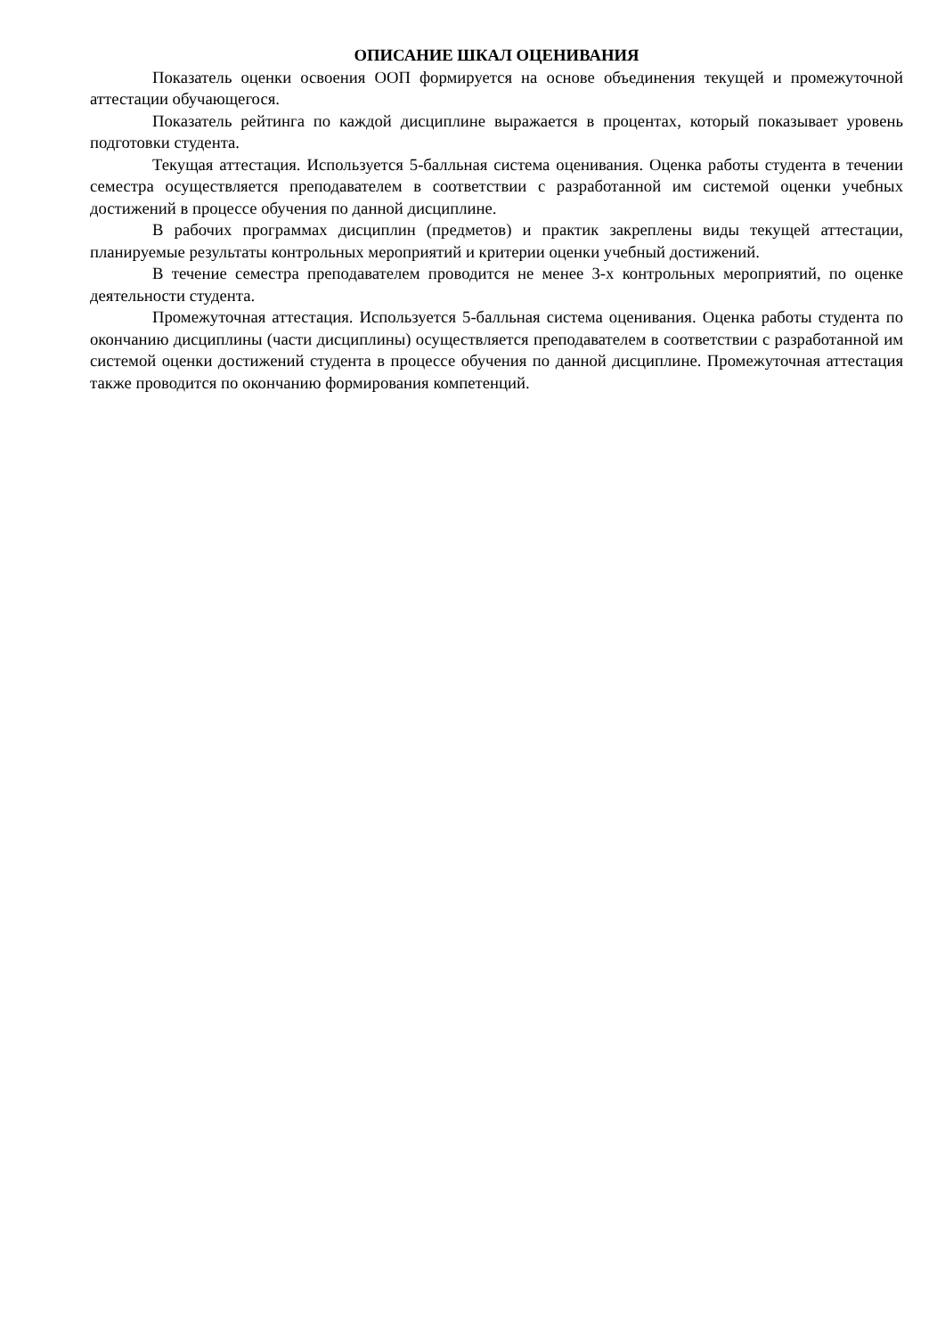ОПИСАНИЕ ШКАЛ ОЦЕНИВАНИЯ
Показатель оценки освоения ООП формируется на основе объединения текущей и промежуточной аттестации обучающегося.
Показатель рейтинга по каждой дисциплине выражается в процентах, который показывает уровень подготовки студента.
Текущая аттестация. Используется 5-балльная система оценивания. Оценка работы студента в течении семестра осуществляется преподавателем в соответствии с разработанной им системой оценки учебных достижений в процессе обучения по данной дисциплине.
В рабочих программах дисциплин (предметов) и практик закреплены виды текущей аттестации, планируемые результаты контрольных мероприятий и критерии оценки учебный достижений.
В течение семестра преподавателем проводится не менее 3-х контрольных мероприятий, по оценке деятельности студента.
Промежуточная аттестация. Используется 5-балльная система оценивания. Оценка работы студента по окончанию дисциплины (части дисциплины) осуществляется преподавателем в соответствии с разработанной им системой оценки достижений студента в процессе обучения по данной дисциплине. Промежуточная аттестация также проводится по окончанию формирования компетенций.